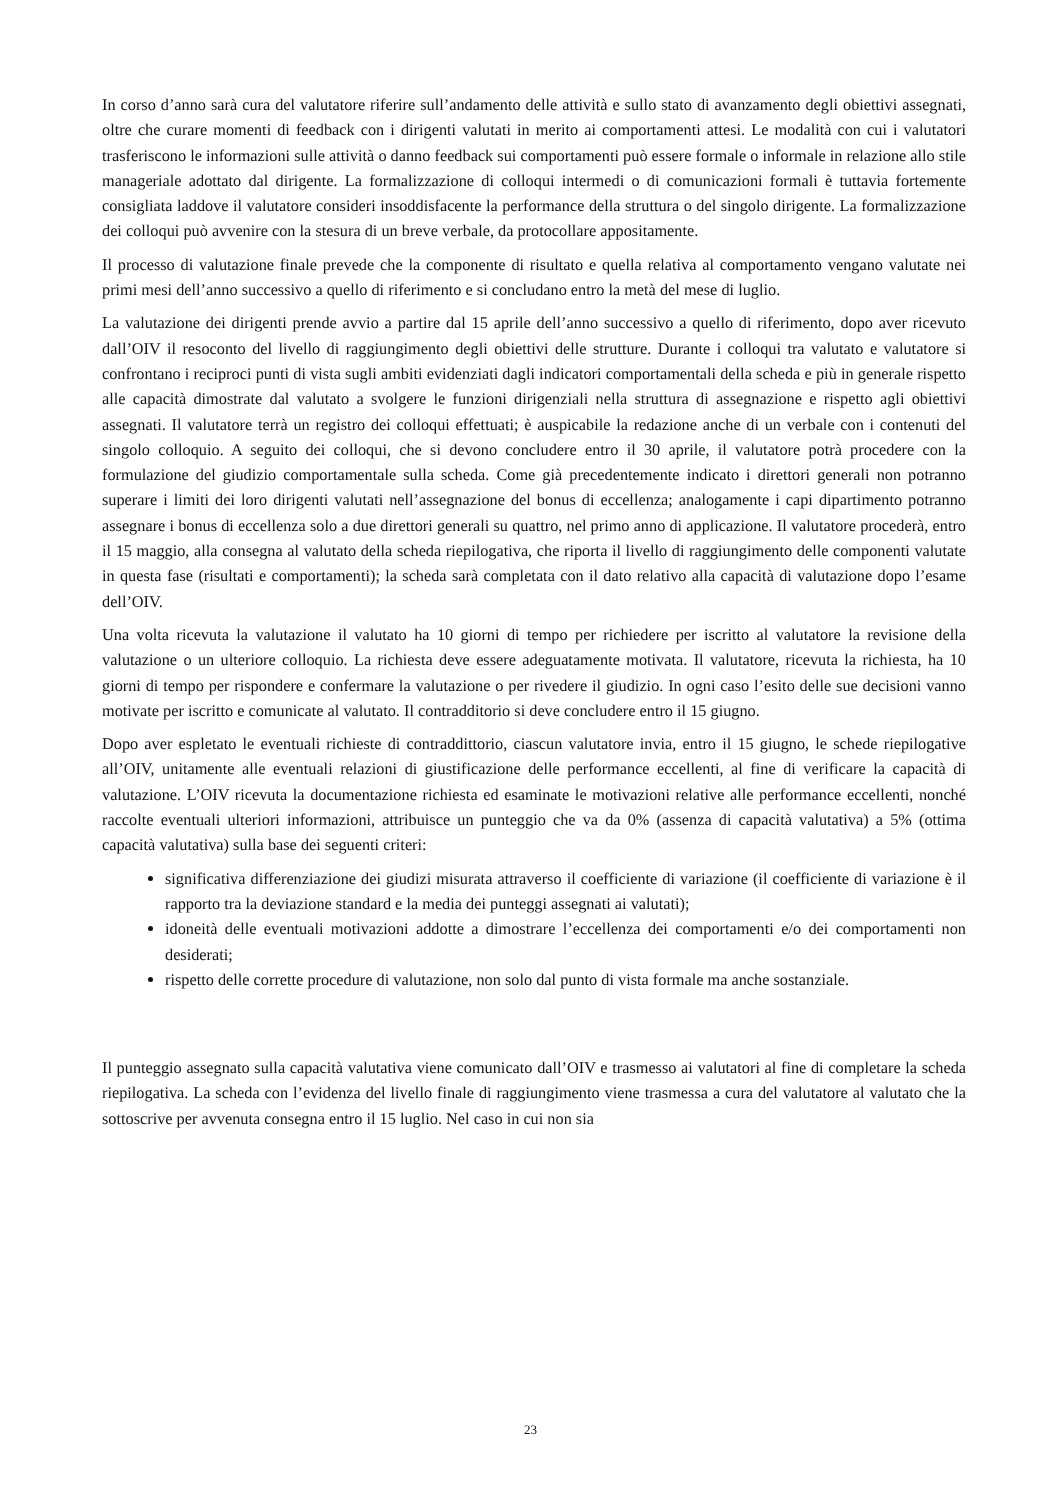In corso d’anno sarà cura del valutatore riferire sull’andamento delle attività e sullo stato di avanzamento degli obiettivi assegnati, oltre che curare momenti di feedback con i dirigenti valutati in merito ai comportamenti attesi. Le modalità con cui i valutatori trasferiscono le informazioni sulle attività o danno feedback sui comportamenti può essere formale o informale in relazione allo stile manageriale adottato dal dirigente. La formalizzazione di colloqui intermedi o di comunicazioni formali è tuttavia fortemente consigliata laddove il valutatore consideri insoddisfacente la performance della struttura o del singolo dirigente. La formalizzazione dei colloqui può avvenire con la stesura di un breve verbale, da protocollare appositamente.
Il processo di valutazione finale prevede che la componente di risultato e quella relativa al comportamento vengano valutate nei primi mesi dell’anno successivo a quello di riferimento e si concludano entro la metà del mese di luglio.
La valutazione dei dirigenti prende avvio a partire dal 15 aprile dell’anno successivo a quello di riferimento, dopo aver ricevuto dall’OIV il resoconto del livello di raggiungimento degli obiettivi delle strutture. Durante i colloqui tra valutato e valutatore si confrontano i reciproci punti di vista sugli ambiti evidenziati dagli indicatori comportamentali della scheda e più in generale rispetto alle capacità dimostrate dal valutato a svolgere le funzioni dirigenziali nella struttura di assegnazione e rispetto agli obiettivi assegnati. Il valutatore terrà un registro dei colloqui effettuati; è auspicabile la redazione anche di un verbale con i contenuti del singolo colloquio. A seguito dei colloqui, che si devono concludere entro il 30 aprile, il valutatore potrà procedere con la formulazione del giudizio comportamentale sulla scheda. Come già precedentemente indicato i direttori generali non potranno superare i limiti dei loro dirigenti valutati nell’assegnazione del bonus di eccellenza; analogamente i capi dipartimento potranno assegnare i bonus di eccellenza solo a due direttori generali su quattro, nel primo anno di applicazione. Il valutatore procederà, entro il 15 maggio, alla consegna al valutato della scheda riepilogativa, che riporta il livello di raggiungimento delle componenti valutate in questa fase (risultati e comportamenti); la scheda sarà completata con il dato relativo alla capacità di valutazione dopo l’esame dell’OIV.
Una volta ricevuta la valutazione il valutato ha 10 giorni di tempo per richiedere per iscritto al valutatore la revisione della valutazione o un ulteriore colloquio. La richiesta deve essere adeguatamente motivata. Il valutatore, ricevuta la richiesta, ha 10 giorni di tempo per rispondere e confermare la valutazione o per rivedere il giudizio. In ogni caso l’esito delle sue decisioni vanno motivate per iscritto e comunicate al valutato. Il contradditorio si deve concludere entro il 15 giugno.
Dopo aver espletato le eventuali richieste di contraddittorio, ciascun valutatore invia, entro il 15 giugno, le schede riepilogative all’OIV, unitamente alle eventuali relazioni di giustificazione delle performance eccellenti, al fine di verificare la capacità di valutazione. L’OIV ricevuta la documentazione richiesta ed esaminate le motivazioni relative alle performance eccellenti, nonché raccolte eventuali ulteriori informazioni, attribuisce un punteggio che va da 0% (assenza di capacità valutativa) a 5% (ottima capacità valutativa) sulla base dei seguenti criteri:
significativa differenziazione dei giudizi misurata attraverso il coefficiente di variazione (il coefficiente di variazione è il rapporto tra la deviazione standard e la media dei punteggi assegnati ai valutati);
idoneità delle eventuali motivazioni addotte a dimostrare l’eccellenza dei comportamenti e/o dei comportamenti non desiderati;
rispetto delle corrette procedure di valutazione, non solo dal punto di vista formale ma anche sostanziale.
Il punteggio assegnato sulla capacità valutativa viene comunicato dall’OIV e trasmesso ai valutatori al fine di completare la scheda riepilogativa. La scheda con l’evidenza del livello finale di raggiungimento viene trasmessa a cura del valutatore al valutato che la sottoscrive per avvenuta consegna entro il 15 luglio. Nel caso in cui non sia
23